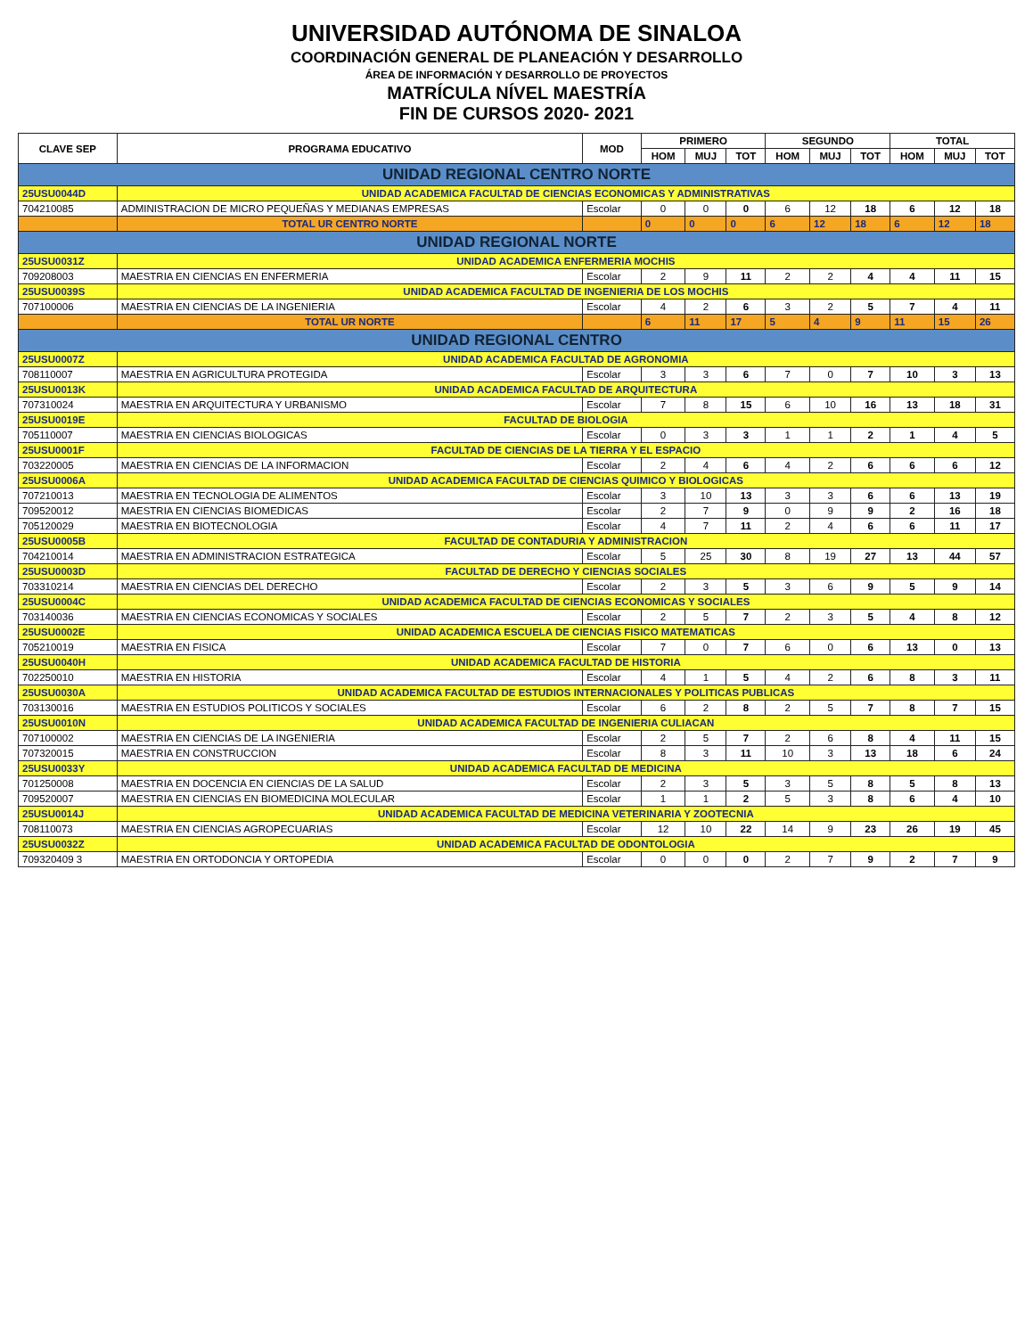UNIVERSIDAD AUTÓNOMA DE SINALOA
COORDINACIÓN GENERAL DE PLANEACIÓN Y DESARROLLO
ÁREA DE INFORMACIÓN Y DESARROLLO DE PROYECTOS
MATRÍCULA NÍVEL MAESTRÍA
FIN DE CURSOS 2020- 2021
| CLAVE SEP | PROGRAMA EDUCATIVO | MOD | PRIMERO | | | SEGUNDO | | | TOTAL | | |
| --- | --- | --- | --- | --- | --- | --- | --- | --- | --- | --- | --- |
| | | | HOM | MUJ | TOT | HOM | MUJ | TOT | HOM | MUJ | TOT |
| UNIDAD REGIONAL CENTRO NORTE | | | | | | | | | | | |
| 25USU0044D | UNIDAD ACADEMICA FACULTAD DE CIENCIAS ECONOMICAS Y ADMINISTRATIVAS | | | | | | | | | | |
| 704210085 | ADMINISTRACION DE MICRO PEQUEÑAS Y MEDIANAS EMPRESAS | Escolar | 0 | 0 | 0 | 6 | 12 | 18 | 6 | 12 | 18 |
| | TOTAL UR CENTRO NORTE | | 0 | 0 | 0 | 6 | 12 | 18 | 6 | 12 | 18 |
| UNIDAD REGIONAL NORTE | | | | | | | | | | | |
| 25USU0031Z | UNIDAD ACADEMICA ENFERMERIA MOCHIS | | | | | | | | | | |
| 709208003 | MAESTRIA EN CIENCIAS EN ENFERMERIA | Escolar | 2 | 9 | 11 | 2 | 2 | 4 | 4 | 11 | 15 |
| 25USU0039S | UNIDAD ACADEMICA FACULTAD DE INGENIERIA DE LOS MOCHIS | | | | | | | | | | |
| 707100006 | MAESTRIA EN CIENCIAS DE LA INGENIERIA | Escolar | 4 | 2 | 6 | 3 | 2 | 5 | 7 | 4 | 11 |
| | TOTAL UR NORTE | | 6 | 11 | 17 | 5 | 4 | 9 | 11 | 15 | 26 |
| UNIDAD REGIONAL CENTRO | | | | | | | | | | | |
| 25USU0007Z | UNIDAD ACADEMICA FACULTAD DE AGRONOMIA | | | | | | | | | | |
| 708110007 | MAESTRIA EN AGRICULTURA PROTEGIDA | Escolar | 3 | 3 | 6 | 7 | 0 | 7 | 10 | 3 | 13 |
| 25USU0013K | UNIDAD ACADEMICA FACULTAD DE ARQUITECTURA | | | | | | | | | | |
| 707310024 | MAESTRIA EN ARQUITECTURA Y URBANISMO | Escolar | 7 | 8 | 15 | 6 | 10 | 16 | 13 | 18 | 31 |
| 25USU0019E | FACULTAD DE BIOLOGIA | | | | | | | | | | |
| 705110007 | MAESTRIA EN CIENCIAS BIOLOGICAS | Escolar | 0 | 3 | 3 | 1 | 1 | 2 | 1 | 4 | 5 |
| 25USU0001F | FACULTAD DE CIENCIAS DE LA TIERRA Y EL ESPACIO | | | | | | | | | | |
| 703220005 | MAESTRIA EN CIENCIAS DE LA INFORMACION | Escolar | 2 | 4 | 6 | 4 | 2 | 6 | 6 | 6 | 12 |
| 25USU0006A | UNIDAD ACADEMICA FACULTAD DE CIENCIAS QUIMICO Y BIOLOGICAS | | | | | | | | | | |
| 707210013 | MAESTRIA EN TECNOLOGIA DE ALIMENTOS | Escolar | 3 | 10 | 13 | 3 | 3 | 6 | 6 | 13 | 19 |
| 709520012 | MAESTRIA EN CIENCIAS BIOMEDICAS | Escolar | 2 | 7 | 9 | 0 | 9 | 9 | 2 | 16 | 18 |
| 705120029 | MAESTRIA EN BIOTECNOLOGIA | Escolar | 4 | 7 | 11 | 2 | 4 | 6 | 6 | 11 | 17 |
| 25USU0005B | FACULTAD DE CONTADURIA Y ADMINISTRACION | | | | | | | | | | |
| 704210014 | MAESTRIA EN ADMINISTRACION ESTRATEGICA | Escolar | 5 | 25 | 30 | 8 | 19 | 27 | 13 | 44 | 57 |
| 25USU0003D | FACULTAD DE DERECHO Y CIENCIAS SOCIALES | | | | | | | | | | |
| 703310214 | MAESTRIA EN CIENCIAS DEL DERECHO | Escolar | 2 | 3 | 5 | 3 | 6 | 9 | 5 | 9 | 14 |
| 25USU0004C | UNIDAD ACADEMICA FACULTAD DE CIENCIAS ECONOMICAS Y SOCIALES | | | | | | | | | | |
| 703140036 | MAESTRIA EN CIENCIAS ECONOMICAS Y SOCIALES | Escolar | 2 | 5 | 7 | 2 | 3 | 5 | 4 | 8 | 12 |
| 25USU0002E | UNIDAD ACADEMICA ESCUELA DE CIENCIAS FISICO MATEMATICAS | | | | | | | | | | |
| 705210019 | MAESTRIA EN FISICA | Escolar | 7 | 0 | 7 | 6 | 0 | 6 | 13 | 0 | 13 |
| 25USU0040H | UNIDAD ACADEMICA FACULTAD DE HISTORIA | | | | | | | | | | |
| 702250010 | MAESTRIA EN HISTORIA | Escolar | 4 | 1 | 5 | 4 | 2 | 6 | 8 | 3 | 11 |
| 25USU0030A | UNIDAD ACADEMICA FACULTAD DE ESTUDIOS INTERNACIONALES Y POLITICAS PUBLICAS | | | | | | | | | | |
| 703130016 | MAESTRIA EN ESTUDIOS POLITICOS Y SOCIALES | Escolar | 6 | 2 | 8 | 2 | 5 | 7 | 8 | 7 | 15 |
| 25USU0010N | UNIDAD ACADEMICA FACULTAD DE INGENIERIA CULIACAN | | | | | | | | | | |
| 707100002 | MAESTRIA EN CIENCIAS DE LA INGENIERIA | Escolar | 2 | 5 | 7 | 2 | 6 | 8 | 4 | 11 | 15 |
| 707320015 | MAESTRIA EN CONSTRUCCION | Escolar | 8 | 3 | 11 | 10 | 3 | 13 | 18 | 6 | 24 |
| 25USU0033Y | UNIDAD ACADEMICA FACULTAD DE MEDICINA | | | | | | | | | | |
| 701250008 | MAESTRIA EN DOCENCIA EN CIENCIAS DE LA SALUD | Escolar | 2 | 3 | 5 | 3 | 5 | 8 | 5 | 8 | 13 |
| 709520007 | MAESTRIA EN CIENCIAS EN BIOMEDICINA MOLECULAR | Escolar | 1 | 1 | 2 | 5 | 3 | 8 | 6 | 4 | 10 |
| 25USU0014J | UNIDAD ACADEMICA FACULTAD DE MEDICINA VETERINARIA Y ZOOTECNIA | | | | | | | | | | |
| 708110073 | MAESTRIA EN CIENCIAS AGROPECUARIAS | Escolar | 12 | 10 | 22 | 14 | 9 | 23 | 26 | 19 | 45 |
| 25USU0032Z | UNIDAD ACADEMICA FACULTAD DE ODONTOLOGIA | | | | | | | | | | |
| 709320409 3 | MAESTRIA EN ORTODONCIA Y ORTOPEDIA | Escolar | 0 | 0 | 0 | 2 | 7 | 9 | 2 | 7 | 9 |